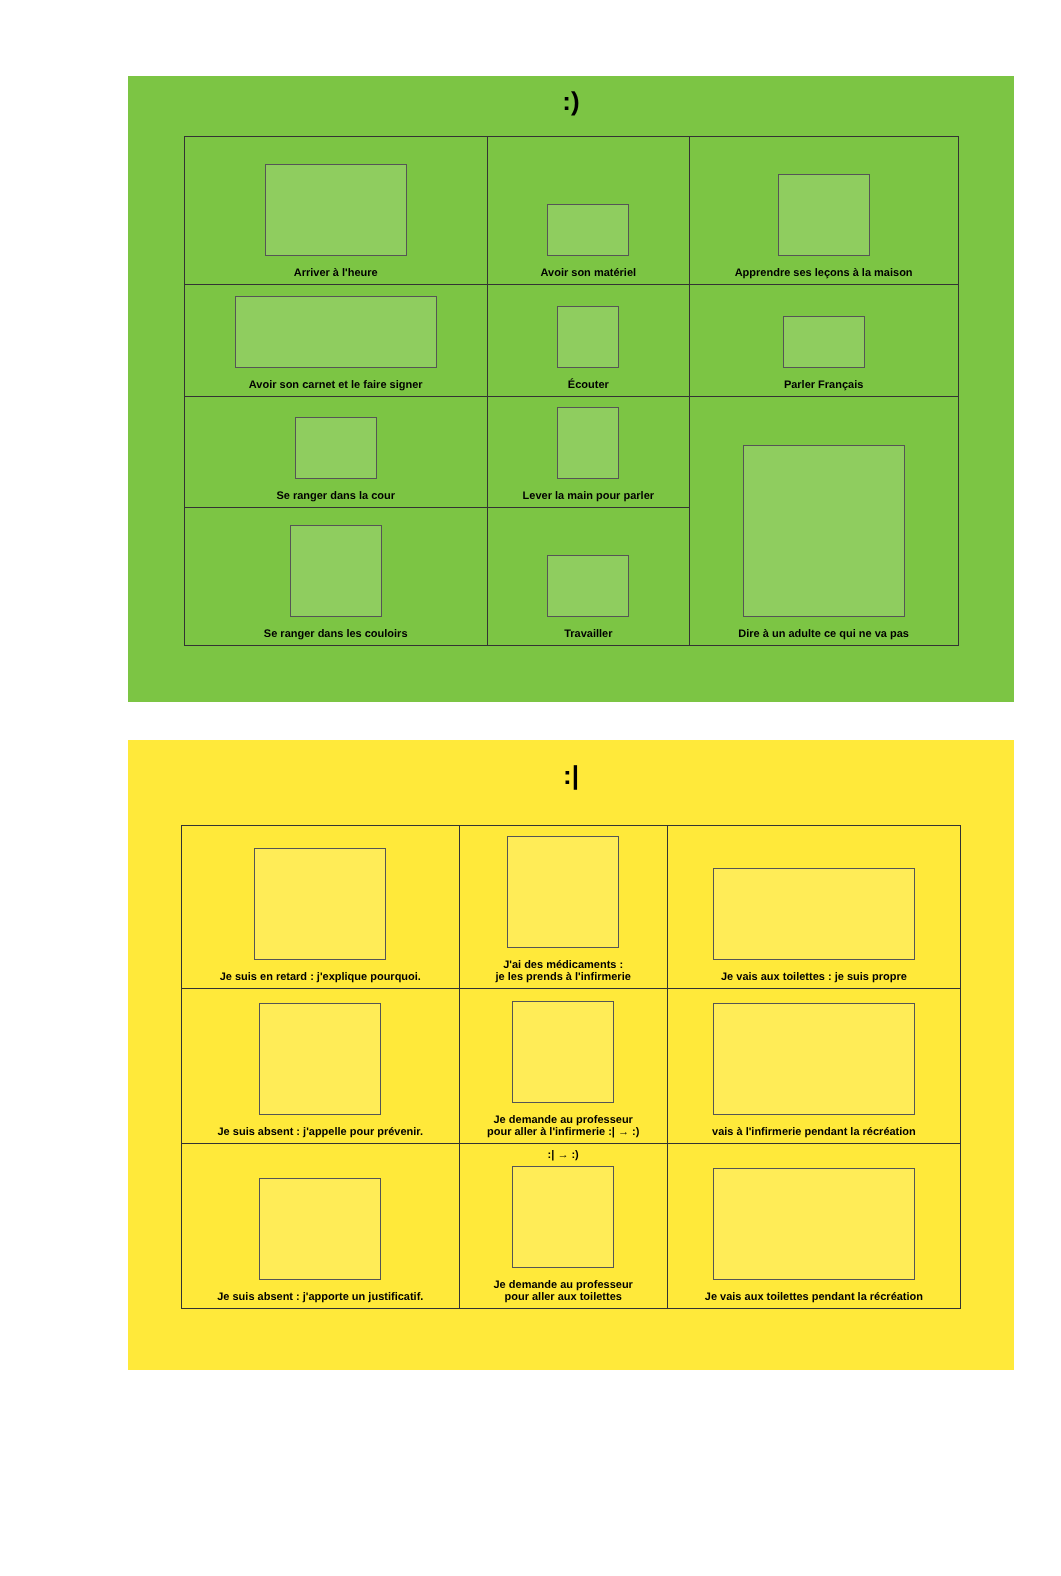:)
| Arriver à l'heure | Avoir son matériel | Apprendre ses leçons à la maison |
| Avoir son carnet et le faire signer | Écouter | Parler Français |
| Se ranger dans la cour | Lever la main pour parler | Dire à un adulte ce qui ne va pas |
| Se ranger dans les couloirs | Travailler | |
:|
| Je suis en retard : j'explique pourquoi. | J'ai des médicaments : je les prends à l'infirmerie | Je vais aux toilettes : je suis propre |
| Je suis absent : j'appelle pour prévenir. | Je demande au professeur pour aller à l'infirmerie :/ → :) | vais à l'infirmerie pendant la récréation |
| Je suis absent : j'apporte un justificatif. | :/ → :) Je demande au professeur pour aller aux toilettes | Je vais aux toilettes pendant la récréation |